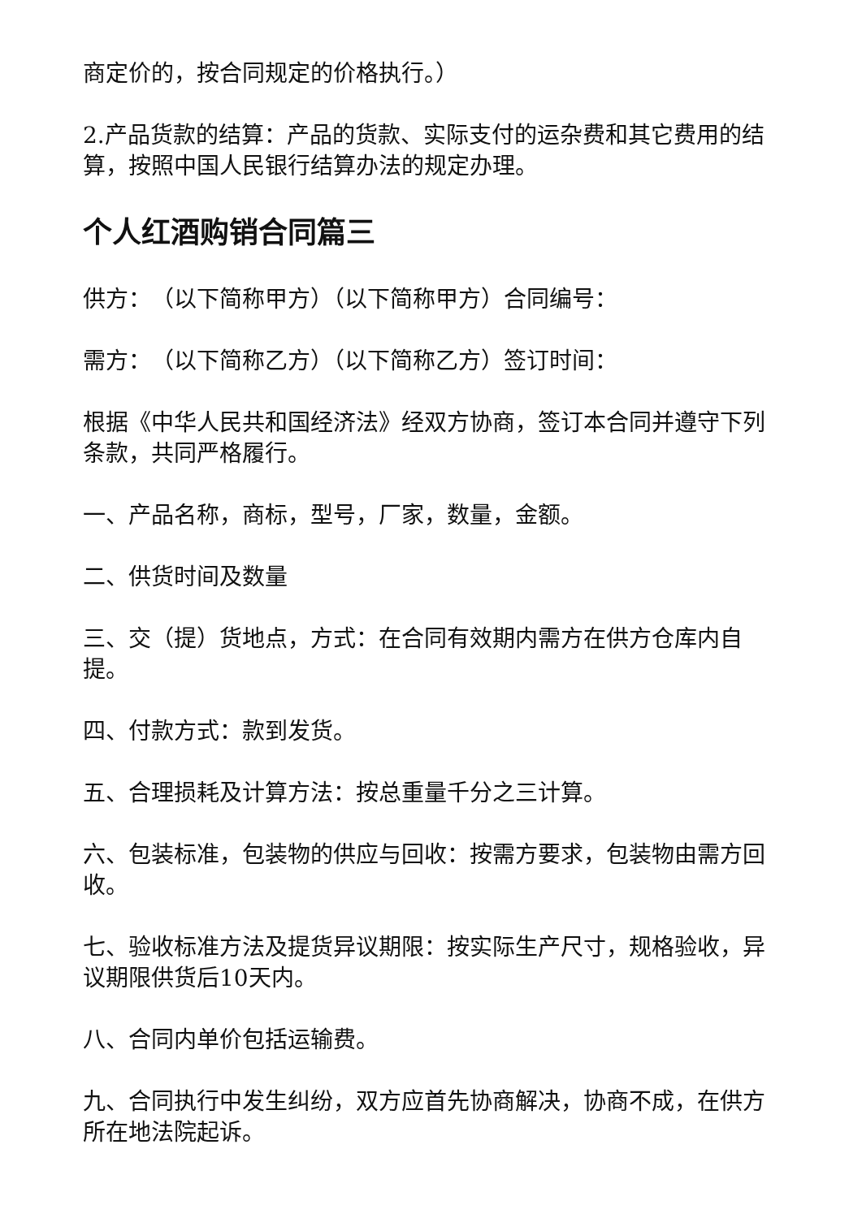商定价的，按合同规定的价格执行。）
2.产品货款的结算：产品的货款、实际支付的运杂费和其它费用的结算，按照中国人民银行结算办法的规定办理。
个人红酒购销合同篇三
供方：　（以下简称甲方）（以下简称甲方）合同编号：
需方：　（以下简称乙方）（以下简称乙方）签订时间：
根据《中华人民共和国经济法》经双方协商，签订本合同并遵守下列条款，共同严格履行。
一、产品名称，商标，型号，厂家，数量，金额。
二、供货时间及数量
三、交（提）货地点，方式：在合同有效期内需方在供方仓库内自提。
四、付款方式：款到发货。
五、合理损耗及计算方法：按总重量千分之三计算。
六、包装标准，包装物的供应与回收：按需方要求，包装物由需方回收。
七、验收标准方法及提货异议期限：按实际生产尺寸，规格验收，异议期限供货后10天内。
八、合同内单价包括运输费。
九、合同执行中发生纠纷，双方应首先协商解决，协商不成，在供方所在地法院起诉。